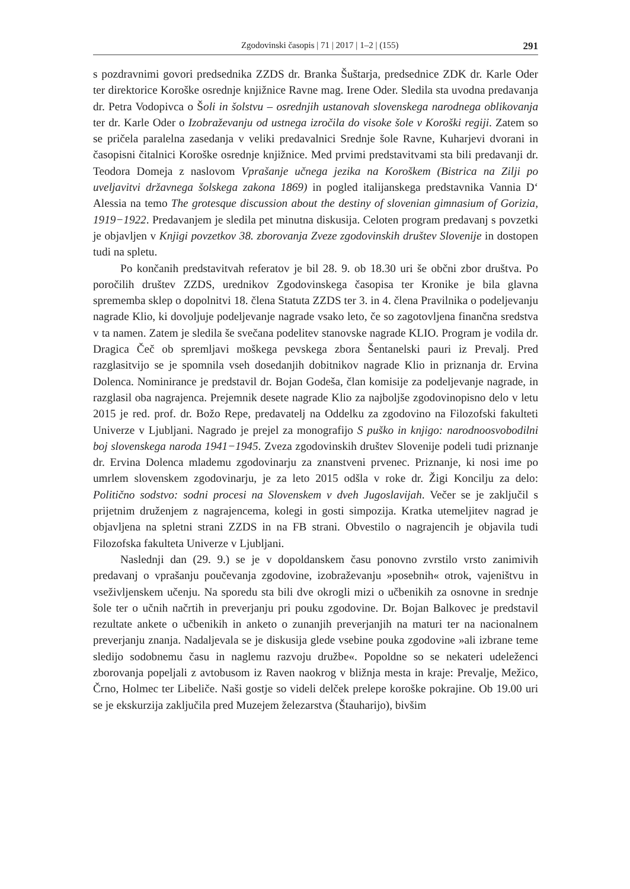Zgodovinski časopis | 71 | 2017 | 1–2 | (155) 291
s pozdravnimi govori predsednika ZZDS dr. Branka Šuštarja, predsednice ZDK dr. Karle Oder ter direktorice Koroške osrednje knjižnice Ravne mag. Irene Oder. Sledila sta uvodna predavanja dr. Petra Vodopivca o Šoli in šolstvu – osrednjih ustanovah slovenskega narodnega oblikovanja ter dr. Karle Oder o Izobraževanju od ustnega izročila do visoke šole v Koroški regiji. Zatem so se pričela paralelna zasedanja v veliki predavalnici Srednje šole Ravne, Kuharjevi dvorani in časopisni čitalnici Koroške osrednje knjižnice. Med prvimi predstavitvami sta bili predavanji dr. Teodora Domeja z naslovom Vprašanje učnega jezika na Koroškem (Bistrica na Zilji po uveljavitvi državnega šolskega zakona 1869) in pogled italijanskega predstavnika Vannia D‘ Alessia na temo The grotesque discussion about the destiny of slovenian gimnasium of Gorizia, 1919−1922. Predavanjem je sledila pet minutna diskusija. Celoten program predavanj s povzetki je objavljen v Knjigi povzetkov 38. zborovanja Zveze zgodovinskih društev Slovenije in dostopen tudi na spletu.
Po končanih predstavitvah referatov je bil 28. 9. ob 18.30 uri še občni zbor društva. Po poročilih društev ZZDS, urednikov Zgodovinskega časopisa ter Kronike je bila glavna sprememba sklep o dopolnitvi 18. člena Statuta ZZDS ter 3. in 4. člena Pravilnika o podeljevanju nagrade Klio, ki dovoljuje podeljevanje nagrade vsako leto, če so zagotovljena finančna sredstva v ta namen. Zatem je sledila še svečana podelitev stanovske nagrade KLIO. Program je vodila dr. Dragica Čeč ob spremljavi moškega pevskega zbora Šentanelski pauri iz Prevalj. Pred razglasitvijo se je spomnila vseh dosedanjih dobitnikov nagrade Klio in priznanja dr. Ervina Dolenca. Nominirance je predstavil dr. Bojan Godeša, član komisije za podeljevanje nagrade, in razglasil oba nagrajenca. Prejemnik desete nagrade Klio za najboljše zgodovinopisno delo v letu 2015 je red. prof. dr. Božo Repe, predavatelj na Oddelku za zgodovino na Filozofski fakulteti Univerze v Ljubljani. Nagrado je prejel za monografijo S puško in knjigo: narodnoosvobodilni boj slovenskega naroda 1941−1945. Zveza zgodovinskih društev Slovenije podeli tudi priznanje dr. Ervina Dolenca mlademu zgodovinarju za znanstveni prvenec. Priznanje, ki nosi ime po umrlem slovenskem zgodovinarju, je za leto 2015 odšla v roke dr. Žigi Koncilju za delo: Politično sodstvo: sodni procesi na Slovenskem v dveh Jugoslavijah. Večer se je zaključil s prijetnim druženjem z nagrajencema, kolegi in gosti simpozija. Kratka utemeljitev nagrad je objavljena na spletni strani ZZDS in na FB strani. Obvestilo o nagrajencih je objavila tudi Filozofska fakulteta Univerze v Ljubljani.
Naslednji dan (29. 9.) se je v dopoldanskem času ponovno zvrstilo vrsto zanimivih predavanj o vprašanju poučevanja zgodovine, izobraževanju »posebnih« otrok, vajeništvu in vseživljenskem učenju. Na sporedu sta bili dve okrogli mizi o učbenikih za osnovne in srednje šole ter o učnih načrtih in preverjanju pri pouku zgodovine. Dr. Bojan Balkovec je predstavil rezultate ankete o učbenikih in anketo o zunanjih preverjanjih na maturi ter na nacionalnem preverjanju znanja. Nadaljevala se je diskusija glede vsebine pouka zgodovine »ali izbrane teme sledijo sodobnemu času in naglemu razvoju družbe«. Popoldne so se nekateri udeleženci zborovanja popeljali z avtobusom iz Raven naokrog v bližnja mesta in kraje: Prevalje, Mežico, Črno, Holmec ter Libeliče. Naši gostje so videli delček prelepe koroške pokrajine. Ob 19.00 uri se je ekskurzija zaključila pred Muzejem železarstva (Štauharijo), bivšim